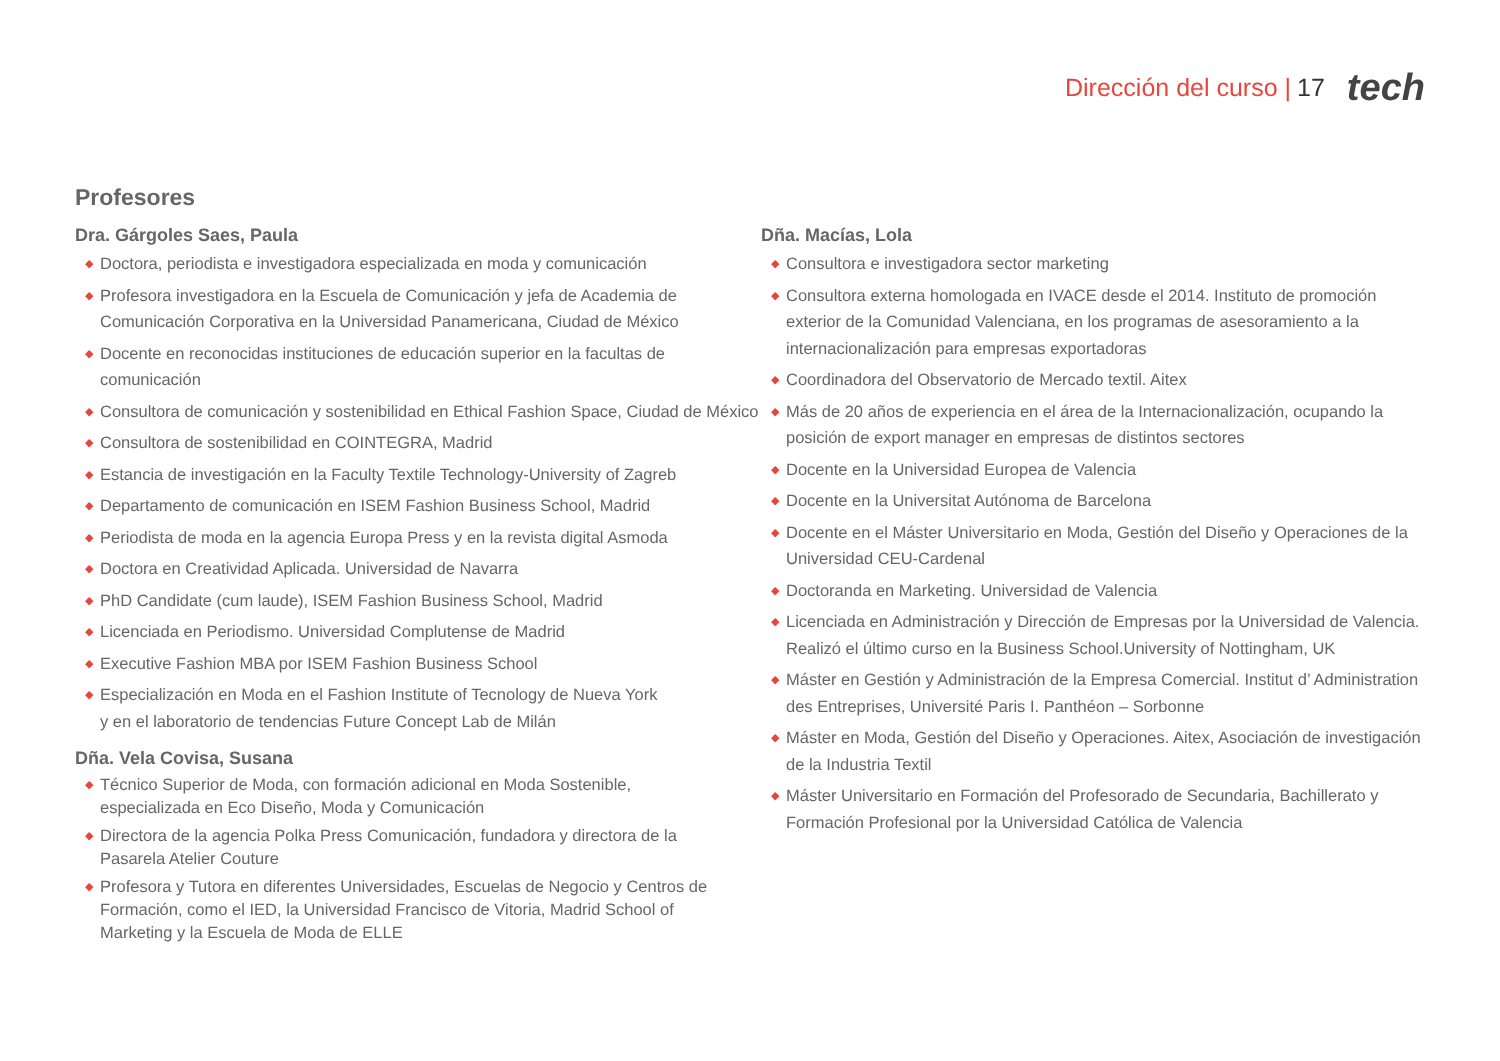Dirección del curso | 17 tech
Profesores
Dra. Gárgoles Saes, Paula
◆ Doctora, periodista e investigadora especializada en moda y comunicación
◆ Profesora investigadora en la Escuela de Comunicación y jefa de Academia de Comunicación Corporativa en la Universidad Panamericana, Ciudad de México
◆ Docente en reconocidas instituciones de educación superior en la facultas de comunicación
◆ Consultora de comunicación y sostenibilidad en Ethical Fashion Space, Ciudad de México
◆ Consultora de sostenibilidad en COINTEGRA, Madrid
◆ Estancia de investigación en la Faculty Textile Technology-University of Zagreb
◆ Departamento de comunicación en ISEM Fashion Business School, Madrid
◆ Periodista de moda en la agencia Europa Press y en la revista digital Asmoda
◆ Doctora en Creatividad Aplicada. Universidad de Navarra
◆ PhD Candidate (cum laude), ISEM Fashion Business School, Madrid
◆ Licenciada en Periodismo. Universidad Complutense de Madrid
◆ Executive Fashion MBA por ISEM Fashion Business School
◆ Especialización en Moda en el Fashion Institute of Tecnology de Nueva York
y en el laboratorio de tendencias Future Concept Lab de Milán
Dña. Vela Covisa, Susana
◆ Técnico Superior de Moda, con formación adicional en Moda Sostenible, especializada en Eco Diseño, Moda y Comunicación
◆ Directora de la agencia Polka Press Comunicación, fundadora y directora de la Pasarela Atelier Couture
◆ Profesora y Tutora en diferentes Universidades, Escuelas de Negocio y Centros de Formación, como el IED, la Universidad Francisco de Vitoria, Madrid School of Marketing y la Escuela de Moda de ELLE
Dña. Macías, Lola
◆ Consultora e investigadora sector marketing
◆ Consultora externa homologada en IVACE desde el 2014. Instituto de promoción exterior de la Comunidad Valenciana, en los programas de asesoramiento a la internacionalización para empresas exportadoras
◆ Coordinadora del Observatorio de Mercado textil. Aitex
◆ Más de 20 años de experiencia en el área de la Internacionalización, ocupando la posición de export manager en empresas de distintos sectores
◆ Docente en la Universidad Europea de Valencia
◆ Docente en la Universitat Autónoma de Barcelona
◆ Docente en el Máster Universitario en Moda, Gestión del Diseño y Operaciones de la Universidad CEU-Cardenal
◆ Doctoranda en Marketing. Universidad de Valencia
◆ Licenciada en Administración y Dirección de Empresas por la Universidad de Valencia. Realizó el último curso en la Business School.University of Nottingham, UK
◆ Máster en Gestión y Administración de la Empresa Comercial. Institut d’ Administration des Entreprises, Université Paris I. Panthéon – Sorbonne
◆ Máster en Moda, Gestión del Diseño y Operaciones. Aitex, Asociación de investigación de la Industria Textil
◆ Máster Universitario en Formación del Profesorado de Secundaria, Bachillerato y Formación Profesional por la Universidad Católica de Valencia